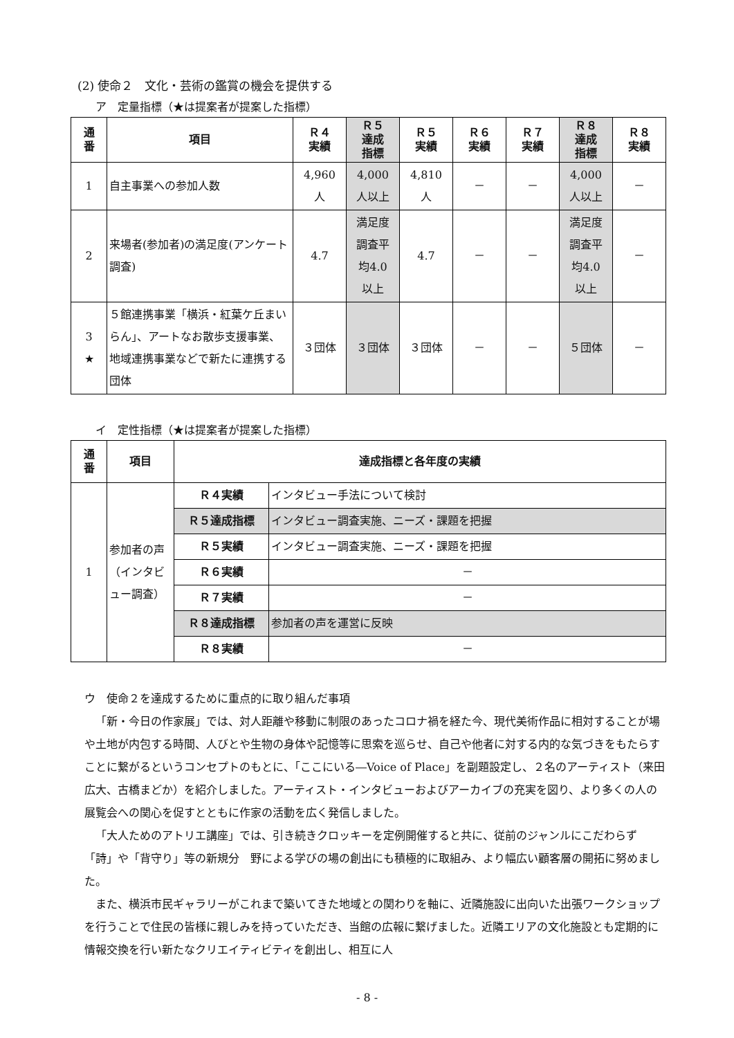(2) 使命２　文化・芸術の鑑賞の機会を提供する
ア　定量指標（★は提案者が提案した指標）
| 通 番 | 項目 | Ｒ４ 実績 | Ｒ５ 達成 指標 | Ｒ５ 実績 | Ｒ６ 実績 | Ｒ７ 実績 | Ｒ８ 達成 指標 | Ｒ８ 実績 |
| --- | --- | --- | --- | --- | --- | --- | --- | --- |
| 1 | 自主事業への参加人数 | 4,960 人 | 4,000 人以上 | 4,810 人 | － | － | 4,000 人以上 | － |
| 2 | 来場者(参加者)の満足度(アンケート調査) | 4.7 | 満足度 調査平 均4.0 以上 | 4.7 | － | － | 満足度 調査平 均4.0 以上 | － |
| 3 ★ | ５館連携事業「横浜・紅葉ケ丘まいらん」、アートなお散歩支援事業、地域連携事業などで新たに連携する団体 | ３団体 | ３団体 | ３団体 | － | － | ５団体 | － |
イ　定性指標（★は提案者が提案した指標）
| 通 番 | 項目 | 達成指標と各年度の実績 | |
| --- | --- | --- | --- |
| 1 | 参加者の声（インタビュー調査） | Ｒ４実績 | インタビュー手法について検討 |
| | | Ｒ５達成指標 | インタビュー調査実施、ニーズ・課題を把握 |
| | | Ｒ５実績 | インタビュー調査実施、ニーズ・課題を把握 |
| | | Ｒ６実績 | － |
| | | Ｒ７実績 | － |
| | | Ｒ８達成指標 | 参加者の声を運営に反映 |
| | | Ｒ８実績 | － |
ウ　使命２を達成するために重点的に取り組んだ事項
「新・今日の作家展」では、対人距離や移動に制限のあったコロナ禍を経た今、現代美術作品に相対することが場や土地が内包する時間、人びとや生物の身体や記憶等に思索を巡らせ、自己や他者に対する内的な気づきをもたらすことに繋がるというコンセプトのもとに、「ここにいる―Voice of Place」を副題設定し、２名のアーティスト（来田広大、古橋まどか）を紹介しました。アーティスト・インタビューおよびアーカイブの充実を図り、より多くの人の展覧会への関心を促すとともに作家の活動を広く発信しました。
「大人ためのアトリエ講座」では、引き続きクロッキーを定例開催すると共に、従前のジャンルにこだわらず「詩」や「背守り」等の新規分　野による学びの場の創出にも積極的に取組み、より幅広い顧客層の開拓に努めました。
また、横浜市民ギャラリーがこれまで築いてきた地域との関わりを軸に、近隣施設に出向いた出張ワークショップを行うことで住民の皆様に親しみを持っていただき、当館の広報に繋げました。近隣エリアの文化施設とも定期的に情報交換を行い新たなクリエイティビティを創出し、相互に人
- 8 -